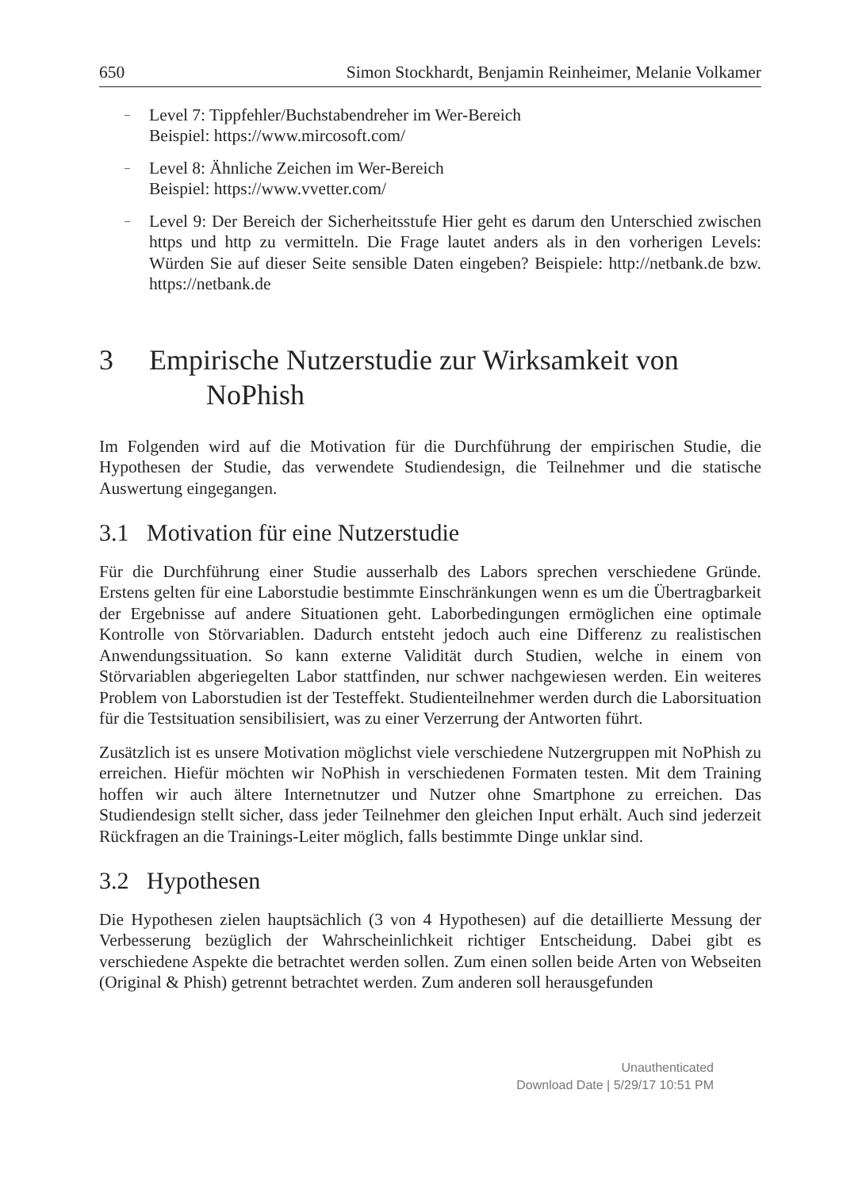650 Simon Stockhardt, Benjamin Reinheimer, Melanie Volkamer
– Level 7: Tippfehler/Buchstabendreher im Wer-Bereich
Beispiel: https://www.mircosoft.com/
– Level 8: Ähnliche Zeichen im Wer-Bereich
Beispiel: https://www.vvetter.com/
– Level 9: Der Bereich der Sicherheitsstufe Hier geht es darum den Unterschied zwischen https und http zu vermitteln. Die Frage lautet anders als in den vorherigen Levels: Würden Sie auf dieser Seite sensible Daten eingeben? Beispiele: http://netbank.de bzw. https://netbank.de
3 Empirische Nutzerstudie zur Wirksamkeit von
NoPhish
Im Folgenden wird auf die Motivation für die Durchführung der empirischen Studie, die Hypothesen der Studie, das verwendete Studiendesign, die Teilnehmer und die statische Auswertung eingegangen.
3.1 Motivation für eine Nutzerstudie
Für die Durchführung einer Studie ausserhalb des Labors sprechen verschiedene Gründe. Erstens gelten für eine Laborstudie bestimmte Einschränkungen wenn es um die Übertragbarkeit der Ergebnisse auf andere Situationen geht. Laborbedingungen ermöglichen eine optimale Kontrolle von Störvariablen. Dadurch entsteht jedoch auch eine Differenz zu realistischen Anwendungssituation. So kann externe Validität durch Studien, welche in einem von Störvariablen abgeriegelten Labor stattfinden, nur schwer nachgewiesen werden. Ein weiteres Problem von Laborstudien ist der Testeffekt. Studienteilnehmer werden durch die Laborsituation für die Testsituation sensibilisiert, was zu einer Verzerrung der Antworten führt.
Zusätzlich ist es unsere Motivation möglichst viele verschiedene Nutzergruppen mit NoPhish zu erreichen. Hiefür möchten wir NoPhish in verschiedenen Formaten testen. Mit dem Training hoffen wir auch ältere Internetnutzer und Nutzer ohne Smartphone zu erreichen. Das Studiendesign stellt sicher, dass jeder Teilnehmer den gleichen Input erhält. Auch sind jederzeit Rückfragen an die Trainings-Leiter möglich, falls bestimmte Dinge unklar sind.
3.2 Hypothesen
Die Hypothesen zielen hauptsächlich (3 von 4 Hypothesen) auf die detaillierte Messung der Verbesserung bezüglich der Wahrscheinlichkeit richtiger Entscheidung. Dabei gibt es verschiedene Aspekte die betrachtet werden sollen. Zum einen sollen beide Arten von Webseiten (Original & Phish) getrennt betrachtet werden. Zum anderen soll herausgefunden
Unauthenticated
Download Date | 5/29/17 10:51 PM